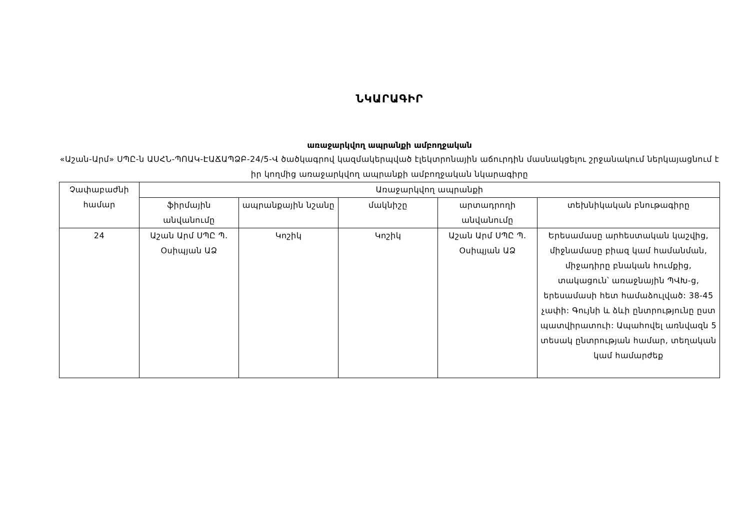ՆԿԱՐԱԳԻՐ
առաջարկվող ապրանքի ամբողջական
«Աշան-Արմ» ՍՊԸ-ն ԱՍՀՆ-ՊՈԱԿ-ԷԱՃԱՊՁԲ-24/5-Վ ծածկագրով կազմակերպված էլեկտրոնային աճուրդին մասնակցելու շրջանակում ներկայացնում է իր կողմից առաջարկվող ապրանքի ամբողջական նկարագիրը
| Չափաբաժնի համար | Առաջարկվող ապրանքի | | | | |
| --- | --- | --- | --- | --- | --- |
| | ֆիրմային անվանումը | ապրանքային նշանը | մակնիշը | արտադրողի անվանումը | տեխնիկական բնութագիրը |
| 24 | Աշան Արմ ՍՊԸ Պ. Օսիպյան ԱՁ | Կոշիկ | Կոշիկ | Աշան Արմ ՍՊԸ Պ. Օսիպյան ԱՁ | Երեսամասը արհեստական կաշվից, միջնամասը բիազ կամ համանման, միջադիրը բնական հումքից, տակացուն՝ առաջնային ՊՎԽ-ց, երեսամասի հետ համաձուլված: 38-45 չափի: Գույնի և ձևի ընտրությունը ըստ պատվիրատուի: Ապահովել առնվազն 5 տեսակ ընտրության համար, տեղական կամ համարժեք |